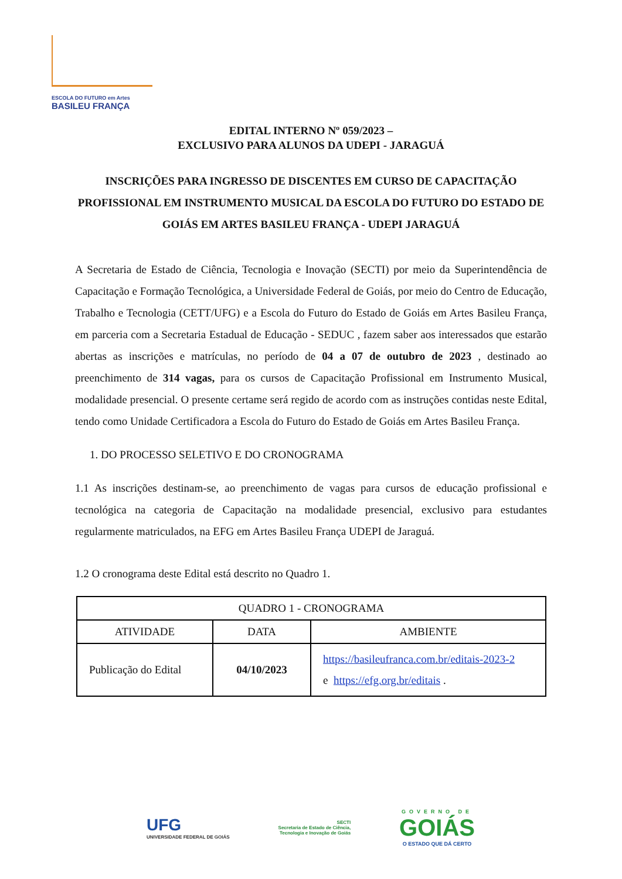ESCOLA DO FUTURO em Artes
BASILEU FRANÇA
EDITAL INTERNO Nº 059/2023 –
EXCLUSIVO PARA ALUNOS DA UDEPI - JARAGUÁ
INSCRIÇÕES PARA INGRESSO DE DISCENTES EM CURSO DE CAPACITAÇÃO PROFISSIONAL EM INSTRUMENTO MUSICAL DA ESCOLA DO FUTURO DO ESTADO DE GOIÁS EM ARTES BASILEU FRANÇA - UDEPI JARAGUÁ
A Secretaria de Estado de Ciência, Tecnologia e Inovação (SECTI) por meio da Superintendência de Capacitação e Formação Tecnológica, a Universidade Federal de Goiás, por meio do Centro de Educação, Trabalho e Tecnologia (CETT/UFG) e a Escola do Futuro do Estado de Goiás em Artes Basileu França, em parceria com a Secretaria Estadual de Educação - SEDUC , fazem saber aos interessados que estarão abertas as inscrições e matrículas, no período de 04 a 07 de outubro de 2023 , destinado ao preenchimento de 314 vagas, para os cursos de Capacitação Profissional em Instrumento Musical, modalidade presencial. O presente certame será regido de acordo com as instruções contidas neste Edital, tendo como Unidade Certificadora a Escola do Futuro do Estado de Goiás em Artes Basileu França.
1. DO PROCESSO SELETIVO E DO CRONOGRAMA
1.1 As inscrições destinam-se, ao preenchimento de vagas para cursos de educação profissional e tecnológica na categoria de Capacitação na modalidade presencial, exclusivo para estudantes regularmente matriculados, na EFG em Artes Basileu França UDEPI de Jaraguá.
1.2 O cronograma deste Edital está descrito no Quadro 1.
| QUADRO 1 - CRONOGRAMA | | |
| --- | --- | --- |
| ATIVIDADE | DATA | AMBIENTE |
| Publicação do Edital | 04/10/2023 | https://basileufranca.com.br/editais-2023-2 e https://efg.org.br/editais . |
UFG
UNIVERSIDADE FEDERAL DE GOIÁS
SECTI
Secretaria de Estado de Ciência,
Tecnologia e Inovação de Goiás
GOVERNO DE
GOIÁS
O ESTADO QUE DÁ CERTO